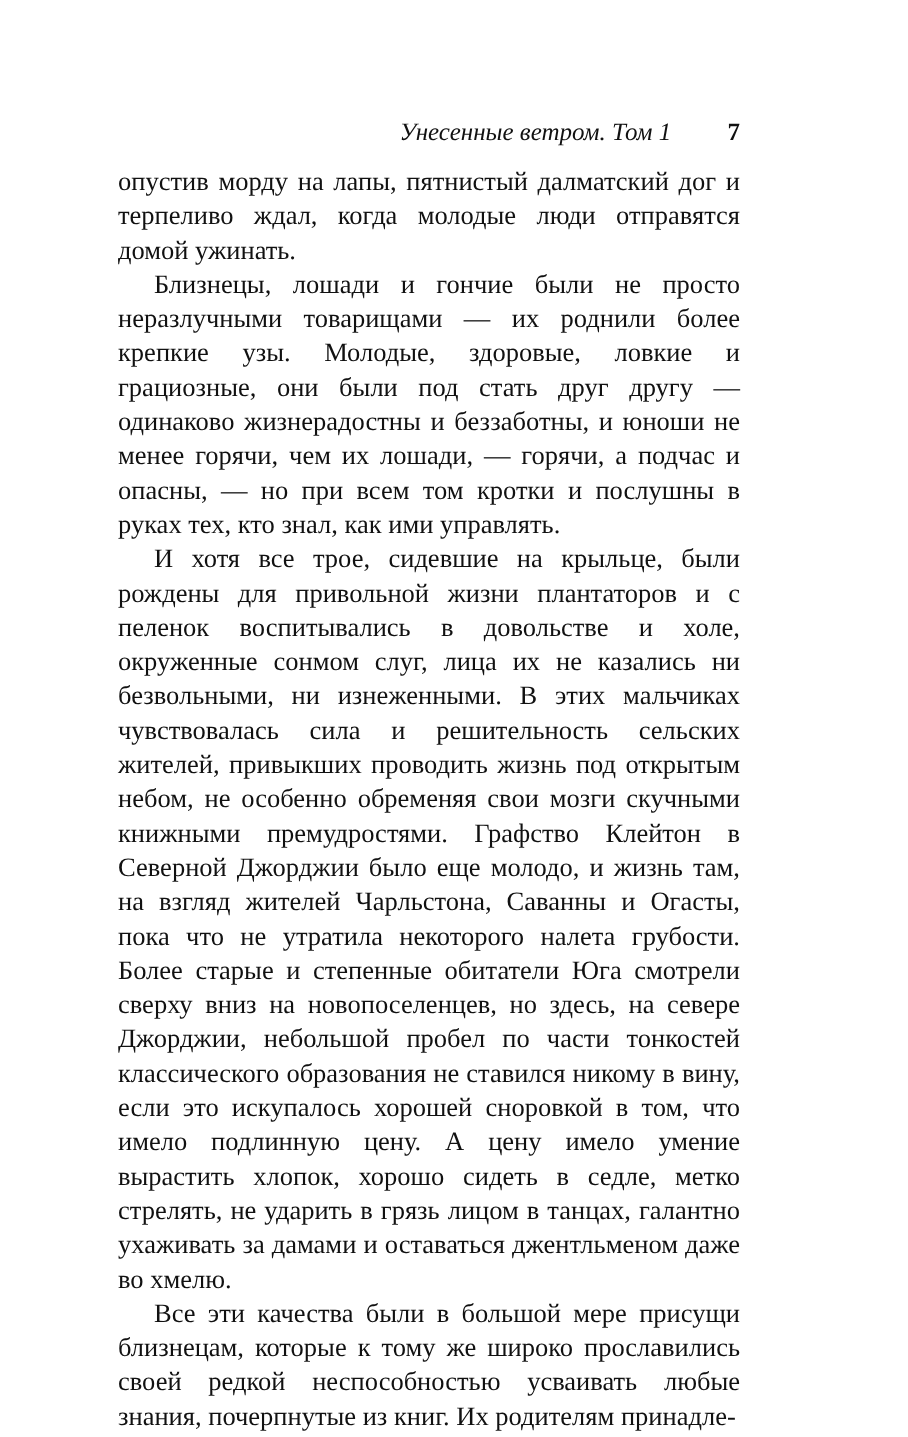Унесенные ветром. Том 1 7
опустив морду на лапы, пятнистый далматский дог и терпеливо ждал, когда молодые люди отправятся домой ужинать.
Близнецы, лошади и гончие были не просто неразлучными товарищами — их роднили более крепкие узы. Молодые, здоровые, ловкие и грациозные, они были под стать друг другу — одинаково жизнерадостны и беззаботны, и юноши не менее горячи, чем их лошади, — горячи, а подчас и опасны, — но при всем том кротки и послушны в руках тех, кто знал, как ими управлять.
И хотя все трое, сидевшие на крыльце, были рождены для привольной жизни плантаторов и с пеленок воспитывались в довольстве и холе, окруженные сонмом слуг, лица их не казались ни безвольными, ни изнеженными. В этих мальчиках чувствовалась сила и решительность сельских жителей, привыкших проводить жизнь под открытым небом, не особенно обременяя свои мозги скучными книжными премудростями. Графство Клейтон в Северной Джорджии было еще молодо, и жизнь там, на взгляд жителей Чарльстона, Саванны и Огасты, пока что не утратила некоторого налета грубости. Более старые и степенные обитатели Юга смотрели сверху вниз на новопоселенцев, но здесь, на севере Джорджии, небольшой пробел по части тонкостей классического образования не ставился никому в вину, если это искупалось хорошей сноровкой в том, что имело подлинную цену. А цену имело умение вырастить хлопок, хорошо сидеть в седле, метко стрелять, не ударить в грязь лицом в танцах, галантно ухаживать за дамами и оставаться джентльменом даже во хмелю.
Все эти качества были в большой мере присущи близнецам, которые к тому же широко прославились своей редкой неспособностью усваивать любые знания, почерпнутые из книг. Их родителям принадле-